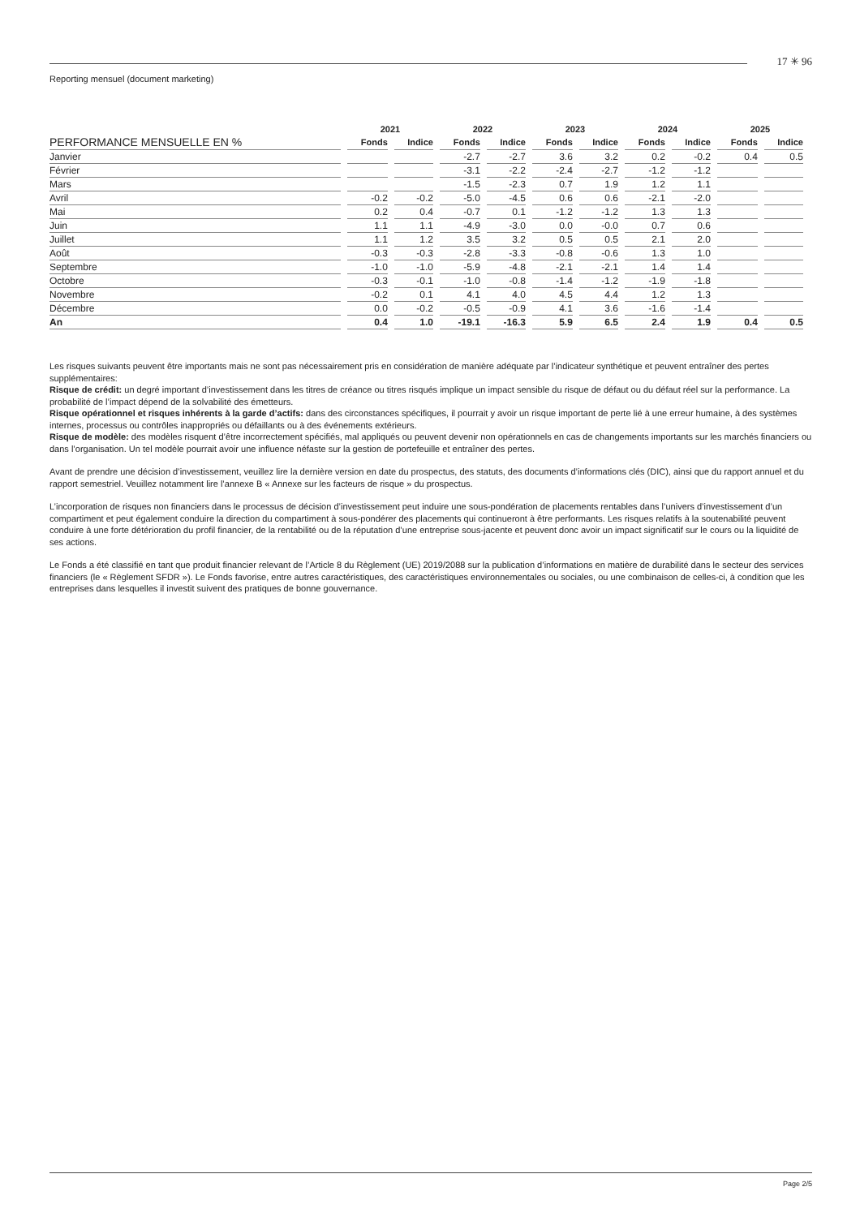17 ✳ 96
Reporting mensuel (document marketing)
| | 2021 | | 2022 | | 2023 | | 2024 | | 2025 | |
| --- | --- | --- | --- | --- | --- | --- | --- | --- | --- | --- |
| PERFORMANCE MENSUELLE EN % | Fonds | Indice | Fonds | Indice | Fonds | Indice | Fonds | Indice | Fonds | Indice |
| Janvier | | | -2.7 | -2.7 | 3.6 | 3.2 | 0.2 | -0.2 | 0.4 | 0.5 |
| Février | | | -3.1 | -2.2 | -2.4 | -2.7 | -1.2 | -1.2 | | |
| Mars | | | -1.5 | -2.3 | 0.7 | 1.9 | 1.2 | 1.1 | | |
| Avril | -0.2 | -0.2 | -5.0 | -4.5 | 0.6 | 0.6 | -2.1 | -2.0 | | |
| Mai | 0.2 | 0.4 | -0.7 | 0.1 | -1.2 | -1.2 | 1.3 | 1.3 | | |
| Juin | 1.1 | 1.1 | -4.9 | -3.0 | 0.0 | -0.0 | 0.7 | 0.6 | | |
| Juillet | 1.1 | 1.2 | 3.5 | 3.2 | 0.5 | 0.5 | 2.1 | 2.0 | | |
| Août | -0.3 | -0.3 | -2.8 | -3.3 | -0.8 | -0.6 | 1.3 | 1.0 | | |
| Septembre | -1.0 | -1.0 | -5.9 | -4.8 | -2.1 | -2.1 | 1.4 | 1.4 | | |
| Octobre | -0.3 | -0.1 | -1.0 | -0.8 | -1.4 | -1.2 | -1.9 | -1.8 | | |
| Novembre | -0.2 | 0.1 | 4.1 | 4.0 | 4.5 | 4.4 | 1.2 | 1.3 | | |
| Décembre | 0.0 | -0.2 | -0.5 | -0.9 | 4.1 | 3.6 | -1.6 | -1.4 | | |
| An | 0.4 | 1.0 | -19.1 | -16.3 | 5.9 | 6.5 | 2.4 | 1.9 | 0.4 | 0.5 |
Les risques suivants peuvent être importants mais ne sont pas nécessairement pris en considération de manière adéquate par l’indicateur synthétique et peuvent entraîner des pertes supplémentaires:
Risque de crédit: un degré important d’investissement dans les titres de créance ou titres risqués implique un impact sensible du risque de défaut ou du défaut réel sur la performance. La probabilité de l’impact dépend de la solvabilité des émetteurs.
Risque opérationnel et risques inhérents à la garde d’actifs: dans des circonstances spécifiques, il pourrait y avoir un risque important de perte lié à une erreur humaine, à des systèmes internes, processus ou contrôles inappropriés ou défaillants ou à des événements extérieurs.
Risque de modèle: des modèles risquent d’être incorrectement spécifiés, mal appliqués ou peuvent devenir non opérationnels en cas de changements importants sur les marchés financiers ou dans l’organisation. Un tel modèle pourrait avoir une influence néfaste sur la gestion de portefeuille et entraîner des pertes.
Avant de prendre une décision d’investissement, veuillez lire la dernière version en date du prospectus, des statuts, des documents d’informations clés (DIC), ainsi que du rapport annuel et du rapport semestriel. Veuillez notamment lire l’annexe B « Annexe sur les facteurs de risque » du prospectus.
L’incorporation de risques non financiers dans le processus de décision d’investissement peut induire une sous-pondération de placements rentables dans l’univers d’investissement d’un compartiment et peut également conduire la direction du compartiment à sous-pondérer des placements qui continueront à être performants. Les risques relatifs à la soutenabilité peuvent conduire à une forte détérioration du profil financier, de la rentabilité ou de la réputation d’une entreprise sous-jacente et peuvent donc avoir un impact significatif sur le cours ou la liquidité de ses actions.
Le Fonds a été classifié en tant que produit financier relevant de l’Article 8 du Règlement (UE) 2019/2088 sur la publication d’informations en matière de durabilité dans le secteur des services financiers (le « Règlement SFDR »). Le Fonds favorise, entre autres caractéristiques, des caractéristiques environnementales ou sociales, ou une combinaison de celles-ci, à condition que les entreprises dans lesquelles il investit suivent des pratiques de bonne gouvernance.
Page 2/5